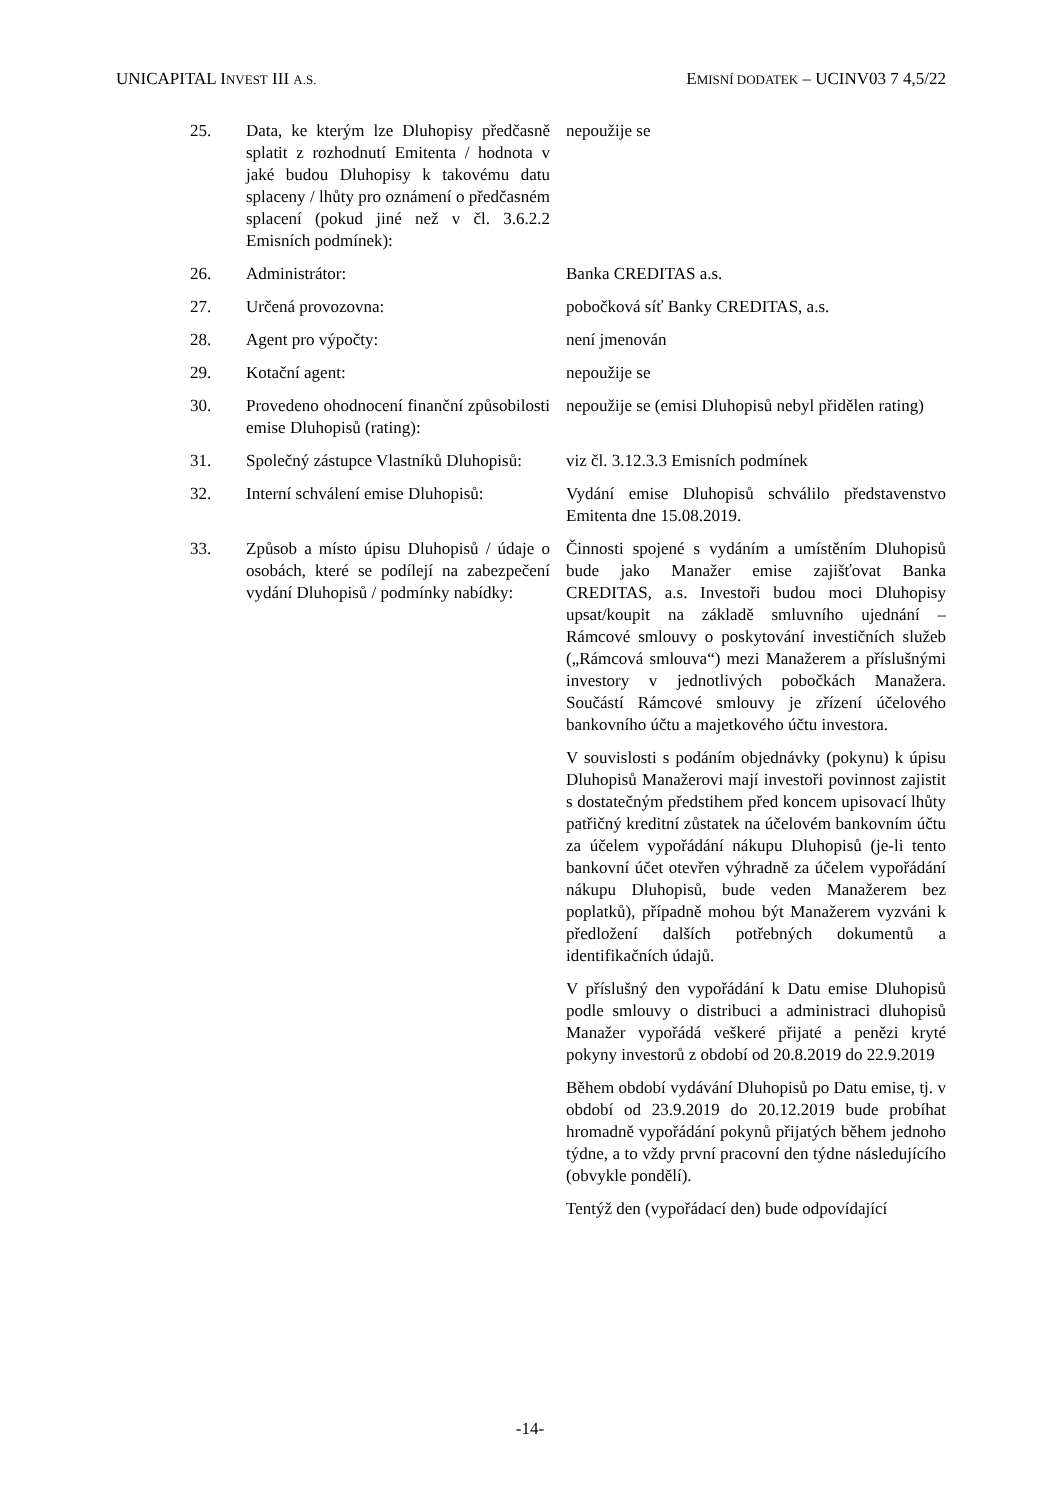UNICAPITAL INVEST III A.S. EMISNÍ DODATEK – UCINV03 7 4,5/22
25. Data, ke kterým lze Dluhopisy předčasně splatit z rozhodnutí Emitenta / hodnota v jaké budou Dluhopisy k takovému datu splaceny / lhůty pro oznámení o předčasném splacení (pokud jiné než v čl. 3.6.2.2 Emisních podmínek):
nepoužije se
26. Administrátor: Banka CREDITAS a.s.
27. Určená provozovna: pobočková síť Banky CREDITAS, a.s.
28. Agent pro výpočty: není jmenován
29. Kotační agent: nepoužije se
30. Provedeno ohodnocení finanční způsobilosti emise Dluhopisů (rating):
nepoužije se (emisi Dluhopisů nebyl přidělen rating)
31. Společný zástupce Vlastníků Dluhopisů:
viz čl. 3.12.3.3 Emisních podmínek
32. Interní schválení emise Dluhopisů:
Vydání emise Dluhopisů schválilo představenstvo Emitenta dne 15.08.2019.
33. Způsob a místo úpisu Dluhopisů / údaje o osobách, které se podílejí na zabezpečení vydání Dluhopisů / podmínky nabídky:
Činnosti spojené s vydáním a umístěním Dluhopisů bude jako Manažer emise zajišťovat Banka CREDITAS, a.s. Investoři budou moci Dluhopisy upsat/koupit na základě smluvního ujednání – Rámcové smlouvy o poskytování investičních služeb („Rámcová smlouva“) mezi Manažerem a příslušnými investory v jednotlivých pobočkách Manažera. Součástí Rámcové smlouvy je zřízení účelového bankovního účtu a majetkového účtu investora.
V souvislosti s podáním objednávky (pokynu) k úpisu Dluhopisů Manažerovi mají investoři povinnost zajistit s dostatečným předstihem před koncem upisovací lhůty patřičný kreditní zůstatek na účelovém bankovním účtu za účelem vypořádání nákupu Dluhopisů (je-li tento bankovní účet otevřen výhradně za účelem vypořádání nákupu Dluhopisů, bude veden Manažerem bez poplatků), případně mohou být Manažerem vyzváni k předložení dalších potřebných dokumentů a identifikačních údajů.
V příslušný den vypořádání k Datu emise Dluhopisů podle smlouvy o distribuci a administraci dluhopisů Manažer vypořádá veškeré přijaté a penězi kryté pokyny investorů z období od 20.8.2019 do 22.9.2019
Během období vydávání Dluhopisů po Datu emise, tj. v období od 23.9.2019 do 20.12.2019 bude probíhat hromadně vypořádání pokynů přijatých během jednoho týdne, a to vždy první pracovní den týdne následujícího (obvykle pondělí).
Tentýž den (vypořádací den) bude odpovídající
-14-